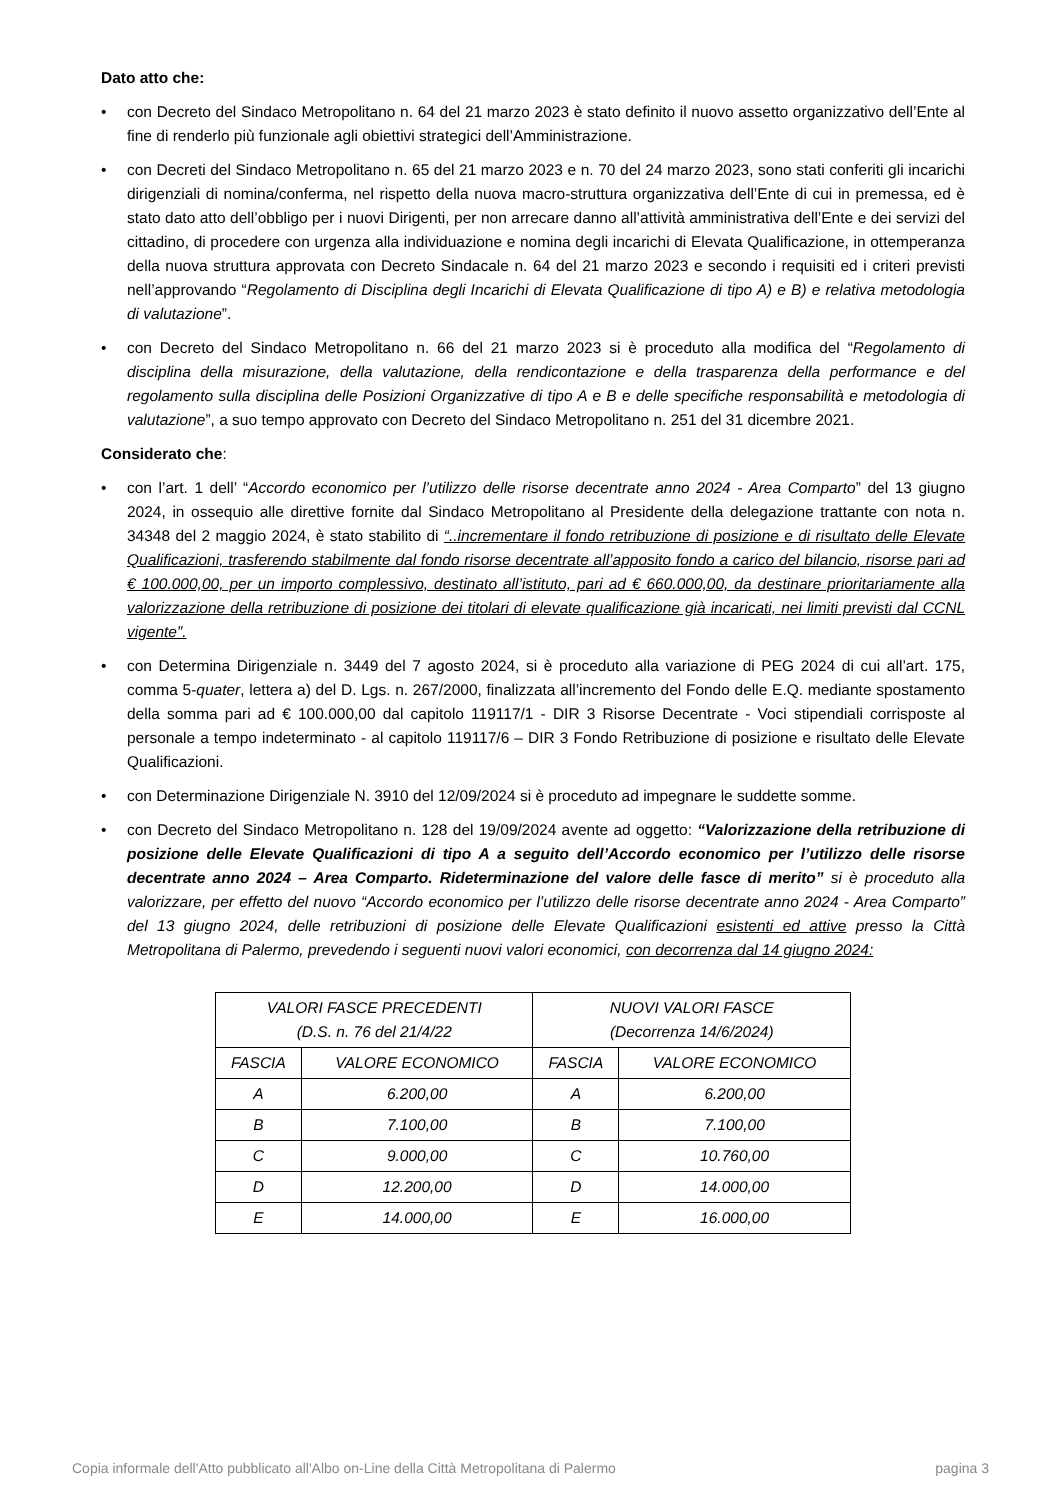Dato atto che:
• con Decreto del Sindaco Metropolitano n. 64 del 21 marzo 2023 è stato definito il nuovo assetto organizzativo dell’Ente al fine di renderlo più funzionale agli obiettivi strategici dell’Amministrazione.
• con Decreti del Sindaco Metropolitano n. 65 del 21 marzo 2023 e n. 70 del 24 marzo 2023, sono stati conferiti gli incarichi dirigenziali di nomina/conferma, nel rispetto della nuova macro-struttura organizzativa dell’Ente di cui in premessa, ed è stato dato atto dell’obbligo per i nuovi Dirigenti, per non arrecare danno all’attività amministrativa dell’Ente e dei servizi del cittadino, di procedere con urgenza alla individuazione e nomina degli incarichi di Elevata Qualificazione, in ottemperanza della nuova struttura approvata con Decreto Sindacale n. 64 del 21 marzo 2023 e secondo i requisiti ed i criteri previsti nell’approvando “Regolamento di Disciplina degli Incarichi di Elevata Qualificazione di tipo A) e B) e relativa metodologia di valutazione”.
• con Decreto del Sindaco Metropolitano n. 66 del 21 marzo 2023 si è proceduto alla modifica del “Regolamento di disciplina della misurazione, della valutazione, della rendicontazione e della trasparenza della performance e del regolamento sulla disciplina delle Posizioni Organizzative di tipo A e B e delle specifiche responsabilità e metodologia di valutazione”, a suo tempo approvato con Decreto del Sindaco Metropolitano n. 251 del 31 dicembre 2021.
Considerato che:
• con l’art. 1 dell’ “Accordo economico per l’utilizzo delle risorse decentrate anno 2024 - Area Comparto” del 13 giugno 2024, in ossequio alle direttive fornite dal Sindaco Metropolitano al Presidente della delegazione trattante con nota n. 34348 del 2 maggio 2024, è stato stabilito di “..incrementare il fondo retribuzione di posizione e di risultato delle Elevate Qualificazioni, trasferendo stabilmente dal fondo risorse decentrate all’apposito fondo a carico del bilancio, risorse pari ad € 100.000,00, per un importo complessivo, destinato all’istituto, pari ad € 660.000,00, da destinare prioritariamente alla valorizzazione della retribuzione di posizione dei titolari di elevate qualificazione già incaricati, nei limiti previsti dal CCNL vigente”.
• con Determina Dirigenziale n. 3449 del 7 agosto 2024, si è proceduto alla variazione di PEG 2024 di cui all’art. 175, comma 5-quater, lettera a) del D. Lgs. n. 267/2000, finalizzata all’incremento del Fondo delle E.Q. mediante spostamento della somma pari ad € 100.000,00 dal capitolo 119117/1 - DIR 3 Risorse Decentrate - Voci stipendiali corrisposte al personale a tempo indeterminato - al capitolo 119117/6 – DIR 3 Fondo Retribuzione di posizione e risultato delle Elevate Qualificazioni.
• con Determinazione Dirigenziale N. 3910 del 12/09/2024 si è proceduto ad impegnare le suddette somme.
• con Decreto del Sindaco Metropolitano n. 128 del 19/09/2024 avente ad oggetto: “Valorizzazione della retribuzione di posizione delle Elevate Qualificazioni di tipo A a seguito dell’Accordo economico per l’utilizzo delle risorse decentrate anno 2024 – Area Comparto. Rideterminazione del valore delle fasce di merito” si è proceduto alla valorizzare, per effetto del nuovo “Accordo economico per l’utilizzo delle risorse decentrate anno 2024 - Area Comparto” del 13 giugno 2024, delle retribuzioni di posizione delle Elevate Qualificazioni esistenti ed attive presso la Città Metropolitana di Palermo, prevedendo i seguenti nuovi valori economici, con decorrenza dal 14 giugno 2024:
| VALORI FASCE PRECEDENTI (D.S. n. 76 del 21/4/22 | | NUOVI VALORI FASCE (Decorrenza 14/6/2024) | |
| FASCIA | VALORE ECONOMICO | FASCIA | VALORE ECONOMICO |
| A | 6.200,00 | A | 6.200,00 |
| B | 7.100,00 | B | 7.100,00 |
| C | 9.000,00 | C | 10.760,00 |
| D | 12.200,00 | D | 14.000,00 |
| E | 14.000,00 | E | 16.000,00 |
Copia informale dell'Atto pubblicato all'Albo on-Line della Città Metropolitana di Palermo pagina 3